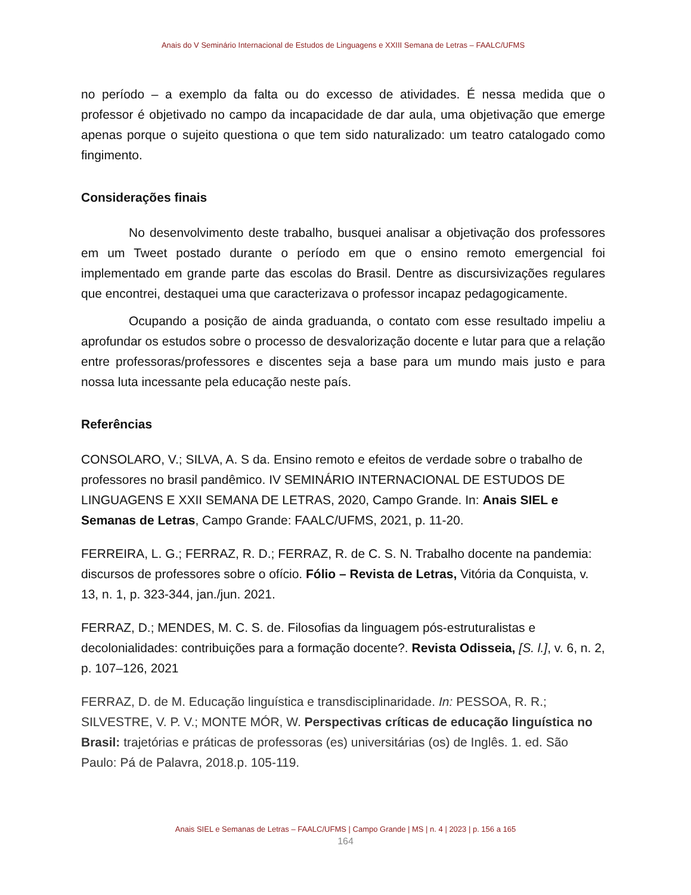Anais do V Seminário Internacional de Estudos de Linguagens e XXIII Semana de Letras – FAALC/UFMS
no período – a exemplo da falta ou do excesso de atividades. É nessa medida que o professor é objetivado no campo da incapacidade de dar aula, uma objetivação que emerge apenas porque o sujeito questiona o que tem sido naturalizado: um teatro catalogado como fingimento.
Considerações finais
No desenvolvimento deste trabalho, busquei analisar a objetivação dos professores em um Tweet postado durante o período em que o ensino remoto emergencial foi implementado em grande parte das escolas do Brasil. Dentre as discursivizações regulares que encontrei, destaquei uma que caracterizava o professor incapaz pedagogicamente.
Ocupando a posição de ainda graduanda, o contato com esse resultado impeliu a aprofundar os estudos sobre o processo de desvalorização docente e lutar para que a relação entre professoras/professores e discentes seja a base para um mundo mais justo e para nossa luta incessante pela educação neste país.
Referências
CONSOLARO, V.; SILVA, A. S da. Ensino remoto e efeitos de verdade sobre o trabalho de professores no brasil pandêmico. IV SEMINÁRIO INTERNACIONAL DE ESTUDOS DE LINGUAGENS E XXII SEMANA DE LETRAS, 2020, Campo Grande. In: Anais SIEL e Semanas de Letras, Campo Grande: FAALC/UFMS, 2021, p. 11-20.
FERREIRA, L. G.; FERRAZ, R. D.; FERRAZ, R. de C. S. N. Trabalho docente na pandemia: discursos de professores sobre o ofício. Fólio – Revista de Letras, Vitória da Conquista, v. 13, n. 1, p. 323-344, jan./jun. 2021.
FERRAZ, D.; MENDES, M. C. S. de. Filosofias da linguagem pós-estruturalistas e decolonialidades: contribuições para a formação docente?. Revista Odisseia, [S. l.], v. 6, n. 2, p. 107–126, 2021
FERRAZ, D. de M. Educação linguística e transdisciplinaridade. In: PESSOA, R. R.; SILVESTRE, V. P. V.; MONTE MÓR, W. Perspectivas críticas de educação linguística no Brasil: trajetórias e práticas de professoras (es) universitárias (os) de Inglês. 1. ed. São Paulo: Pá de Palavra, 2018.p. 105-119.
Anais SIEL e Semanas de Letras – FAALC/UFMS | Campo Grande | MS | n. 4 | 2023 | p. 156 a 165
164